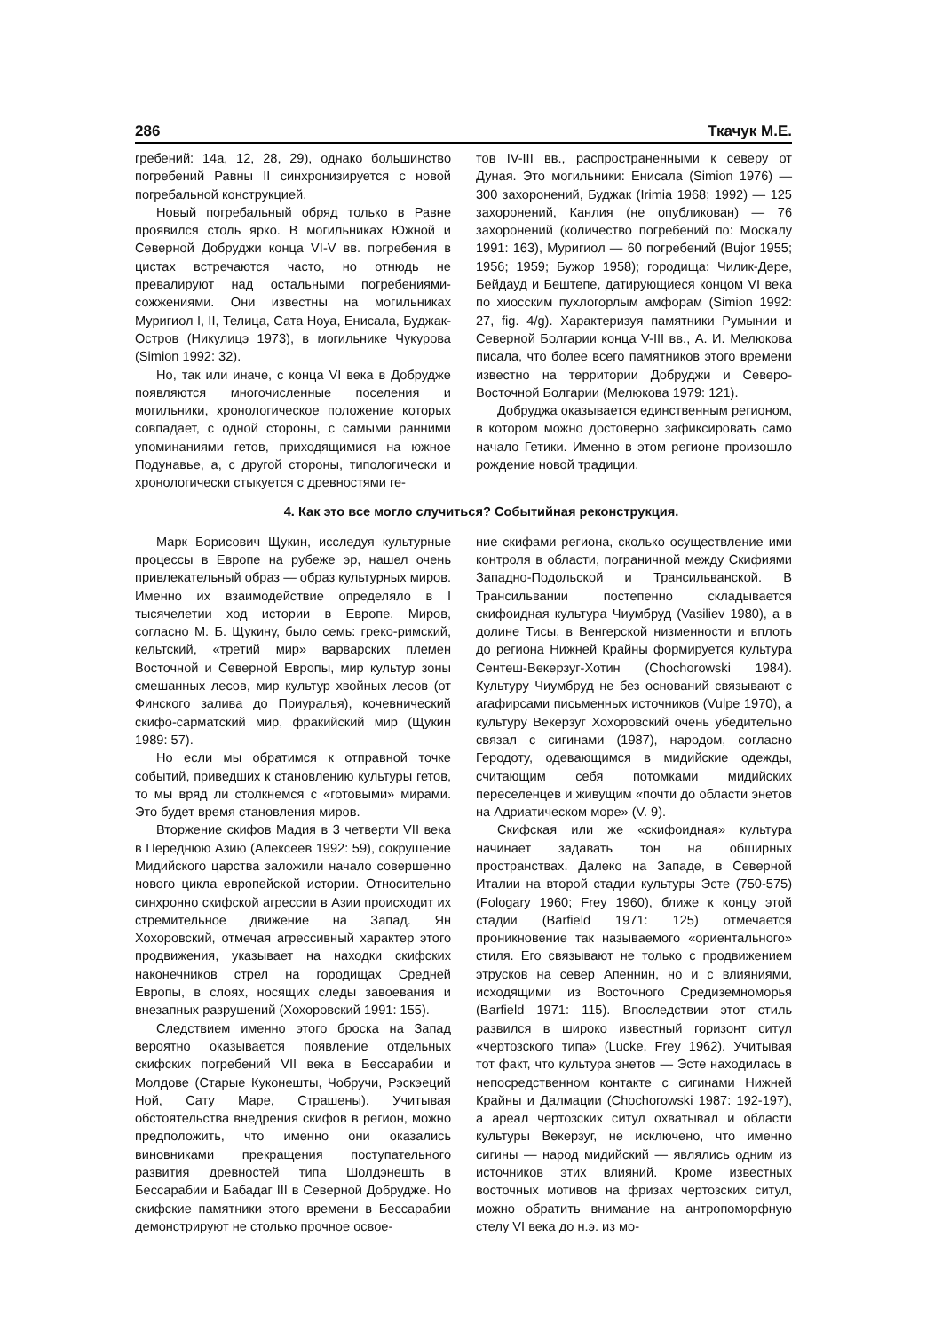286 Ткачук М.Е.
гребений: 14а, 12, 28, 29), однако большинство погребений Равны II синхронизируется с новой погребальной конструкцией.
Новый погребальный обряд только в Равне проявился столь ярко. В могильниках Южной и Северной Добруджи конца VI-V вв. погребения в цистах встречаются часто, но отнюдь не превалируют над остальными погребениями-сожжениями. Они известны на могильниках Муригиол I, II, Телица, Сата Ноуа, Енисала, Буджак-Остров (Никулицэ 1973), в могильнике Чукурова (Simion 1992: 32).
Но, так или иначе, с конца VI века в Добрудже появляются многочисленные поселения и могильники, хронологическое положение которых совпадает, с одной стороны, с самыми ранними упоминаниями гетов, приходящимися на южное Подунавье, а, с другой стороны, типологически и хронологически стыкуется с древностями ге-
тов IV-III вв., распространенными к северу от Дуная. Это могильники: Енисала (Simion 1976) — 300 захоронений, Буджак (Irimia 1968; 1992) — 125 захоронений, Канлия (не опубликован) — 76 захоронений (количество погребений по: Москалу 1991: 163), Муригиол — 60 погребений (Bujor 1955; 1956; 1959; Бужор 1958); городища: Чилик-Дере, Бейдауд и Бештепе, датирующиеся концом VI века по хиосским пухлогорлым амфорам (Simion 1992: 27, fig. 4/g). Характеризуя памятники Румынии и Северной Болгарии конца V-III вв., А. И. Мелюкова писала, что более всего памятников этого времени известно на территории Добруджи и Северо-Восточной Болгарии (Мелюкова 1979: 121).
Добруджа оказывается единственным регионом, в котором можно достоверно зафиксировать само начало Гетики. Именно в этом регионе произошло рождение новой традиции.
4. Как это все могло случиться? Событийная реконструкция.
Марк Борисович Щукин, исследуя культурные процессы в Европе на рубеже эр, нашел очень привлекательный образ — образ культурных миров. Именно их взаимодействие определяло в I тысячелетии ход истории в Европе. Миров, согласно М. Б. Щукину, было семь: греко-римский, кельтский, «третий мир» варварских племен Восточной и Северной Европы, мир культур зоны смешанных лесов, мир культур хвойных лесов (от Финского залива до Приуралья), кочевнический скифо-сарматский мир, фракийский мир (Щукин 1989: 57).
Но если мы обратимся к отправной точке событий, приведших к становлению культуры гетов, то мы вряд ли столкнемся с «готовыми» мирами. Это будет время становления миров.
Вторжение скифов Мадия в 3 четверти VII века в Переднюю Азию (Алексеев 1992: 59), сокрушение Мидийского царства заложили начало совершенно нового цикла европейской истории. Относительно синхронно скифской агрессии в Азии происходит их стремительное движение на Запад. Ян Хохоровский, отмечая агрессивный характер этого продвижения, указывает на находки скифских наконечников стрел на городищах Средней Европы, в слоях, носящих следы завоевания и внезапных разрушений (Хохоровский 1991: 155).
Следствием именно этого броска на Запад вероятно оказывается появление отдельных скифских погребений VII века в Бессарабии и Молдове (Старые Куконешты, Чобручи, Рэскэеций Ной, Сату Маре, Страшены). Учитывая обстоятельства внедрения скифов в регион, можно предположить, что именно они оказались виновниками прекращения поступательного развития древностей типа Шолдэнешть в Бессарабии и Бабадаг III в Северной Добрудже. Но скифские памятники этого времени в Бессарабии демонстрируют не столько прочное освое-
ние скифами региона, сколько осуществление ими контроля в области, пограничной между Скифиями Западно-Подольской и Трансильванской. В Трансильвании постепенно складывается скифоидная культура Чиумбруд (Vasiliev 1980), а в долине Тисы, в Венгерской низменности и вплоть до региона Нижней Крайны формируется культура Сентеш-Векерзуг-Хотин (Chochorowski 1984). Культуру Чиумбруд не без оснований связывают с агафирсами письменных источников (Vulpe 1970), а культуру Векерзуг Хохоровский очень убедительно связал с сигинами (1987), народом, согласно Геродоту, одевающимся в мидийские одежды, считающим себя потомками мидийских переселенцев и живущим «почти до области энетов на Адриатическом море» (V. 9).
Скифская или же «скифоидная» культура начинает задавать тон на обширных пространствах. Далеко на Западе, в Северной Италии на второй стадии культуры Эсте (750-575) (Fologary 1960; Frey 1960), ближе к концу этой стадии (Barfield 1971: 125) отмечается проникновение так называемого «ориентального» стиля. Его связывают не только с продвижением этрусков на север Апеннин, но и с влияниями, исходящими из Восточного Средиземноморья (Barfield 1971: 115). Впоследствии этот стиль развился в широко известный горизонт ситул «чертозского типа» (Lucke, Frey 1962). Учитывая тот факт, что культура энетов — Эсте находилась в непосредственном контакте с сигинами Нижней Крайны и Далмации (Chochorowski 1987: 192-197), а ареал чертозских ситул охватывал и области культуры Векерзуг, не исключено, что именно сигины — народ мидийский — являлись одним из источников этих влияний. Кроме известных восточных мотивов на фризах чертозских ситул, можно обратить внимание на антропоморфную стелу VI века до н.э. из мо-